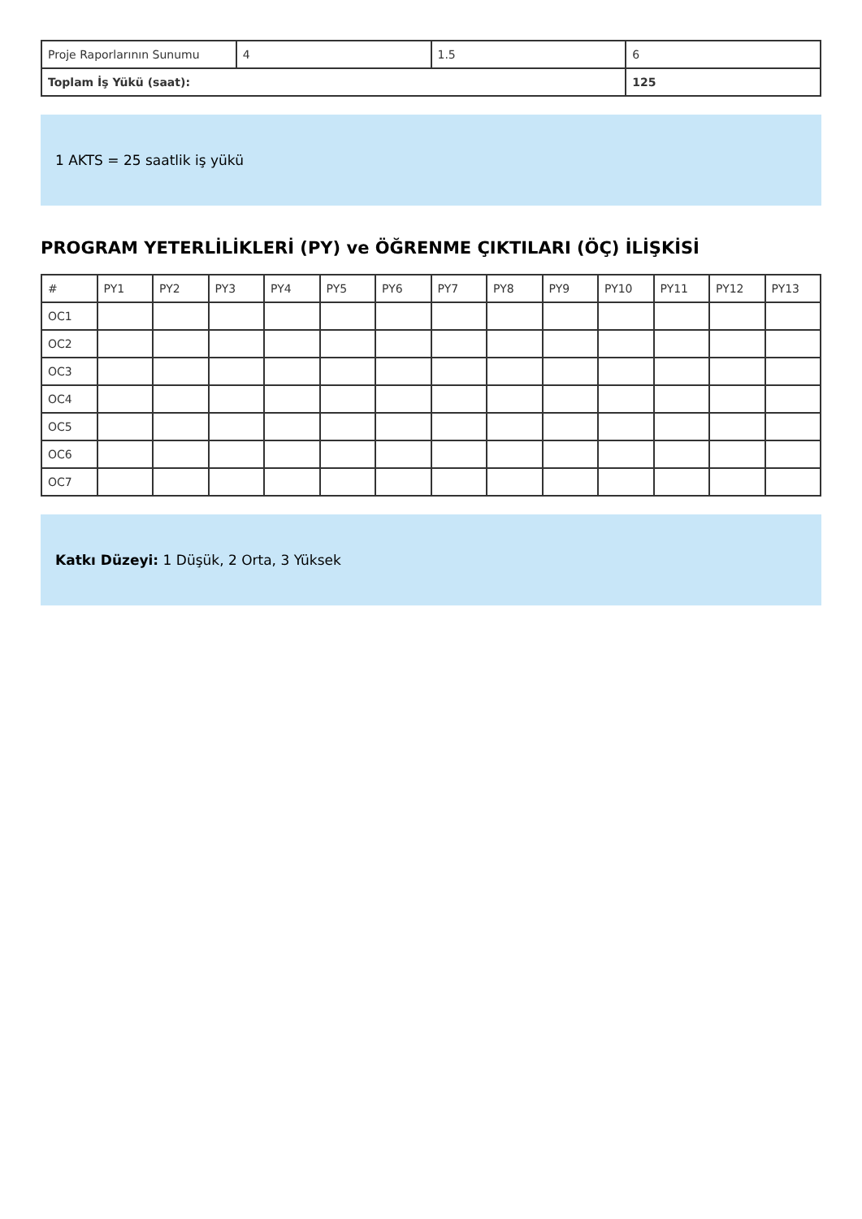| Proje Raporlarının Sunumu | 4 | 1.5 | 6 |
| Toplam İş Yükü (saat): | | | 125 |
1 AKTS = 25 saatlik iş yükü
PROGRAM YETERLİLİKLERİ (PY) ve ÖĞRENME ÇIKTILARI (ÖÇ) İLİŞKİSİ
| # | PY1 | PY2 | PY3 | PY4 | PY5 | PY6 | PY7 | PY8 | PY9 | PY10 | PY11 | PY12 | PY13 |
| --- | --- | --- | --- | --- | --- | --- | --- | --- | --- | --- | --- | --- | --- |
| OC1 | | | | | | | | | | | | | |
| OC2 | | | | | | | | | | | | | |
| OC3 | | | | | | | | | | | | | |
| OC4 | | | | | | | | | | | | | |
| OC5 | | | | | | | | | | | | | |
| OC6 | | | | | | | | | | | | | |
| OC7 | | | | | | | | | | | | | |
Katkı Düzeyi: 1 Düşük, 2 Orta, 3 Yüksek